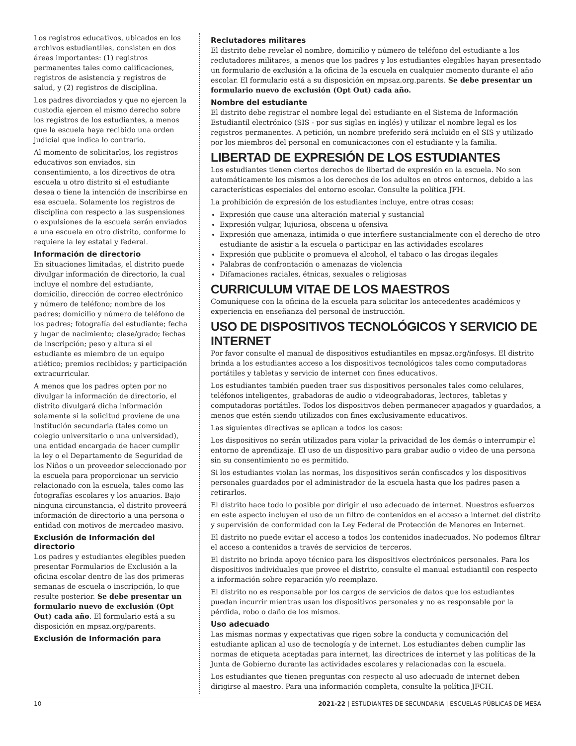Los registros educativos, ubicados en los archivos estudiantiles, consisten en dos áreas importantes: (1) registros permanentes tales como calificaciones, registros de asistencia y registros de salud, y (2) registros de disciplina.
Los padres divorciados y que no ejercen la custodia ejercen el mismo derecho sobre los registros de los estudiantes, a menos que la escuela haya recibido una orden judicial que indica lo contrario.
Al momento de solicitarlos, los registros educativos son enviados, sin consentimiento, a los directivos de otra escuela u otro distrito si el estudiante desea o tiene la intención de inscribirse en esa escuela. Solamente los registros de disciplina con respecto a las suspensiones o expulsiones de la escuela serán enviados a una escuela en otro distrito, conforme lo requiere la ley estatal y federal.
Información de directorio
En situaciones limitadas, el distrito puede divulgar información de directorio, la cual incluye el nombre del estudiante, domicilio, dirección de correo electrónico y número de teléfono; nombre de los padres; domicilio y número de teléfono de los padres; fotografía del estudiante; fecha y lugar de nacimiento; clase/grado; fechas de inscripción; peso y altura si el estudiante es miembro de un equipo atlético; premios recibidos; y participación extracurricular.
A menos que los padres opten por no divulgar la información de directorio, el distrito divulgará dicha información solamente si la solicitud proviene de una institución secundaria (tales como un colegio universitario o una universidad), una entidad encargada de hacer cumplir la ley o el Departamento de Seguridad de los Niños o un proveedor seleccionado por la escuela para proporcionar un servicio relacionado con la escuela, tales como las fotografías escolares y los anuarios. Bajo ninguna circunstancia, el distrito proveerá información de directorio a una persona o entidad con motivos de mercadeo masivo.
Exclusión de Información del directorio
Los padres y estudiantes elegibles pueden presentar Formularios de Exclusión a la oficina escolar dentro de las dos primeras semanas de escuela o inscripción, lo que resulte posterior. Se debe presentar un formulario nuevo de exclusión (Opt Out) cada año. El formulario está a su disposición en mpsaz.org/parents.
Exclusión de Información para
Reclutadores militares
El distrito debe revelar el nombre, domicilio y número de teléfono del estudiante a los reclutadores militares, a menos que los padres y los estudiantes elegibles hayan presentado un formulario de exclusión a la oficina de la escuela en cualquier momento durante el año escolar. El formulario está a su disposición en mpsaz.org.parents. Se debe presentar un formulario nuevo de exclusión (Opt Out) cada año.
Nombre del estudiante
El distrito debe registrar el nombre legal del estudiante en el Sistema de Información Estudiantil electrónico (SIS - por sus siglas en inglés) y utilizar el nombre legal es los registros permanentes. A petición, un nombre preferido será incluido en el SIS y utilizado por los miembros del personal en comunicaciones con el estudiante y la familia.
LIBERTAD DE EXPRESIÓN DE LOS ESTUDIANTES
Los estudiantes tienen ciertos derechos de libertad de expresión en la escuela. No son automáticamente los mismos a los derechos de los adultos en otros entornos, debido a las características especiales del entorno escolar. Consulte la política JFH.
La prohibición de expresión de los estudiantes incluye, entre otras cosas:
Expresión que cause una alteración material y sustancial
Expresión vulgar, lujuriosa, obscena u ofensiva
Expresión que amenaza, intimida o que interfiere sustancialmente con el derecho de otro estudiante de asistir a la escuela o participar en las actividades escolares
Expresión que publicite o promueva el alcohol, el tabaco o las drogas ilegales
Palabras de confrontación o amenazas de violencia
Difamaciones raciales, étnicas, sexuales o religiosas
CURRICULUM VITAE DE LOS MAESTROS
Comuníquese con la oficina de la escuela para solicitar los antecedentes académicos y experiencia en enseñanza del personal de instrucción.
USO DE DISPOSITIVOS TECNOLÓGICOS Y SERVICIO DE INTERNET
Por favor consulte el manual de dispositivos estudiantiles en mpsaz.org/infosys. El distrito brinda a los estudiantes acceso a los dispositivos tecnológicos tales como computadoras portátiles y tabletas y servicio de internet con fines educativos.
Los estudiantes también pueden traer sus dispositivos personales tales como celulares, teléfonos inteligentes, grabadoras de audio o videograbadoras, lectores, tabletas y computadoras portátiles. Todos los dispositivos deben permanecer apagados y guardados, a menos que estén siendo utilizados con fines exclusivamente educativos.
Las siguientes directivas se aplican a todos los casos:
Los dispositivos no serán utilizados para violar la privacidad de los demás o interrumpir el entorno de aprendizaje. El uso de un dispositivo para grabar audio o video de una persona sin su consentimiento no es permitido.
Si los estudiantes violan las normas, los dispositivos serán confiscados y los dispositivos personales guardados por el administrador de la escuela hasta que los padres pasen a retirarlos.
El distrito hace todo lo posible por dirigir el uso adecuado de internet. Nuestros esfuerzos en este aspecto incluyen el uso de un filtro de contenidos en el acceso a internet del distrito y supervisión de conformidad con la Ley Federal de Protección de Menores en Internet.
El distrito no puede evitar el acceso a todos los contenidos inadecuados. No podemos filtrar el acceso a contenidos a través de servicios de terceros.
El distrito no brinda apoyo técnico para los dispositivos electrónicos personales. Para los dispositivos individuales que provee el distrito, consulte el manual estudiantil con respecto a información sobre reparación y/o reemplazo.
El distrito no es responsable por los cargos de servicios de datos que los estudiantes puedan incurrir mientras usan los dispositivos personales y no es responsable por la pérdida, robo o daño de los mismos.
Uso adecuado
Las mismas normas y expectativas que rigen sobre la conducta y comunicación del estudiante aplican al uso de tecnología y de internet. Los estudiantes deben cumplir las normas de etiqueta aceptadas para internet, las directrices de internet y las políticas de la Junta de Gobierno durante las actividades escolares y relacionadas con la escuela.
Los estudiantes que tienen preguntas con respecto al uso adecuado de internet deben dirigirse al maestro. Para una información completa, consulte la política JFCH.
10 2021-22 | ESTUDIANTES DE SECUNDARIA | ESCUELAS PÚBLICAS DE MESA